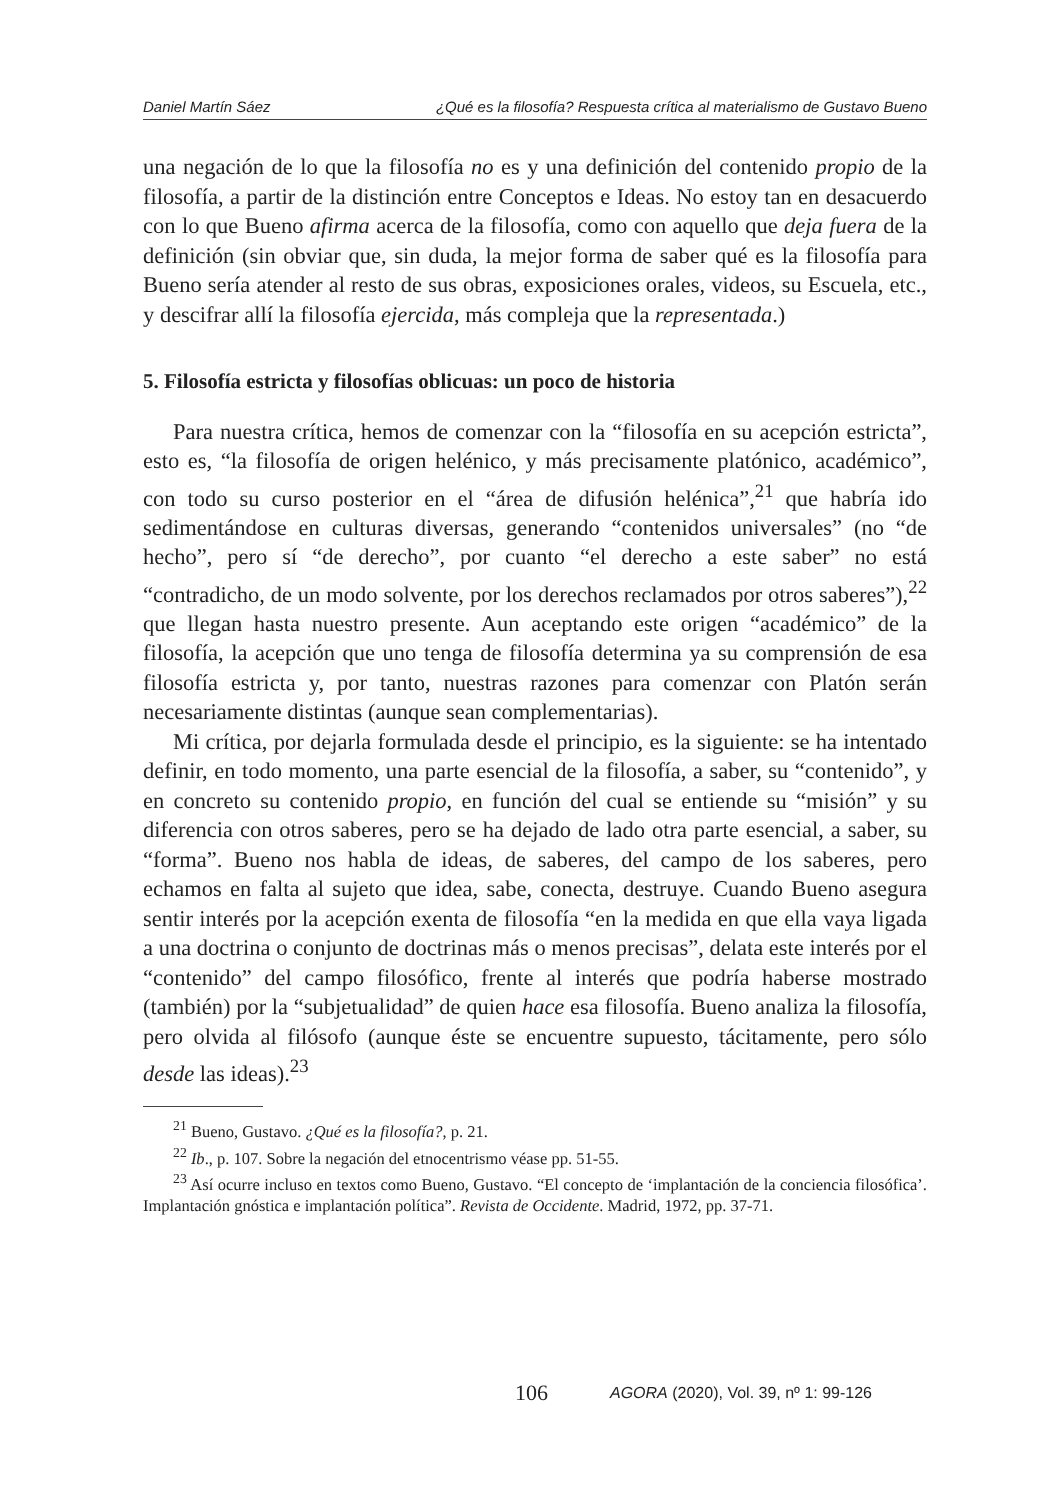Daniel Martín Sáez ¿Qué es la filosofía? Respuesta crítica al materialismo de Gustavo Bueno
una negación de lo que la filosofía no es y una definición del contenido propio de la filosofía, a partir de la distinción entre Conceptos e Ideas. No estoy tan en desacuerdo con lo que Bueno afirma acerca de la filosofía, como con aquello que deja fuera de la definición (sin obviar que, sin duda, la mejor forma de saber qué es la filosofía para Bueno sería atender al resto de sus obras, exposiciones orales, videos, su Escuela, etc., y descifrar allí la filosofía ejercida, más compleja que la representada.)
5. Filosofía estricta y filosofías oblicuas: un poco de historia
Para nuestra crítica, hemos de comenzar con la “filosofía en su acepción estricta”, esto es, “la filosofía de origen helénico, y más precisamente platónico, académico”, con todo su curso posterior en el “área de difusión helénica”,<sup>21</sup> que habría ido sedimentándose en culturas diversas, generando “contenidos universales” (no “de hecho”, pero sí “de derecho”, por cuanto “el derecho a este saber” no está “contradicho, de un modo solvente, por los derechos reclamados por otros saberes”),<sup>22</sup> que llegan hasta nuestro presente. Aun aceptando este origen “académico” de la filosofía, la acepción que uno tenga de filosofía determina ya su comprensión de esa filosofía estricta y, por tanto, nuestras razones para comenzar con Platón serán necesariamente distintas (aunque sean complementarias).
Mi crítica, por dejarla formulada desde el principio, es la siguiente: se ha intentado definir, en todo momento, una parte esencial de la filosofía, a saber, su “contenido”, y en concreto su contenido propio, en función del cual se entiende su “misión” y su diferencia con otros saberes, pero se ha dejado de lado otra parte esencial, a saber, su “forma”. Bueno nos habla de ideas, de saberes, del campo de los saberes, pero echamos en falta al sujeto que idea, sabe, conecta, destruye. Cuando Bueno asegura sentir interés por la acepción exenta de filosofía “en la medida en que ella vaya ligada a una doctrina o conjunto de doctrinas más o menos precisas”, delata este interés por el “contenido” del campo filosófico, frente al interés que podría haberse mostrado (también) por la “subjetualidad” de quien hace esa filosofía. Bueno analiza la filosofía, pero olvida al filósofo (aunque éste se encuentre supuesto, tácitamente, pero sólo desde las ideas).<sup>23</sup>
<sup>21</sup> Bueno, Gustavo. ¿Qué es la filosofía?, p. 21.
<sup>22</sup> Ib., p. 107. Sobre la negación del etnocentrismo véase pp. 51-55.
<sup>23</sup> Así ocurre incluso en textos como Bueno, Gustavo. “El concepto de ‘implantación de la conciencia filosófica’. Implantación gnóstica e implantación política”. Revista de Occidente. Madrid, 1972, pp. 37-71.
106
AGORA (2020), Vol. 39, nº 1: 99-126